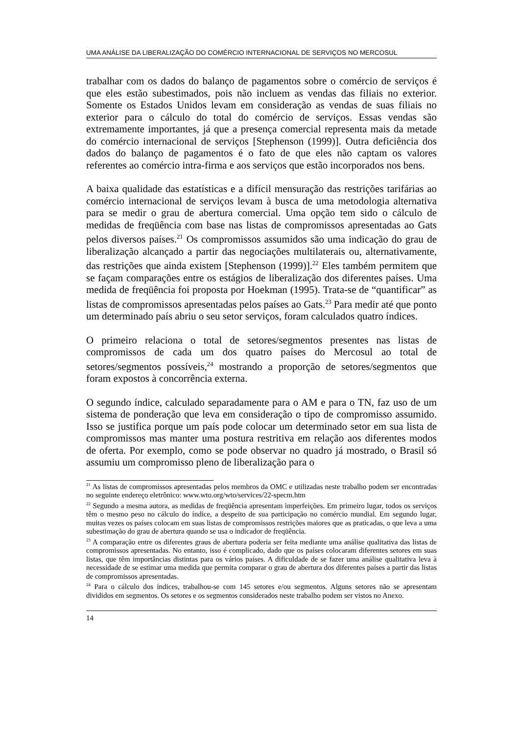UMA ANÁLISE DA LIBERALIZAÇÃO DO COMÉRCIO INTERNACIONAL DE SERVIÇOS NO MERCOSUL
trabalhar com os dados do balanço de pagamentos sobre o comércio de serviços é que eles estão subestimados, pois não incluem as vendas das filiais no exterior. Somente os Estados Unidos levam em consideração as vendas de suas filiais no exterior para o cálculo do total do comércio de serviços. Essas vendas são extremamente importantes, já que a presença comercial representa mais da metade do comércio internacional de serviços [Stephenson (1999)]. Outra deficiência dos dados do balanço de pagamentos é o fato de que eles não captam os valores referentes ao comércio intra-firma e aos serviços que estão incorporados nos bens.
A baixa qualidade das estatísticas e a difícil mensuração das restrições tarifárias ao comércio internacional de serviços levam à busca de uma metodologia alternativa para se medir o grau de abertura comercial. Uma opção tem sido o cálculo de medidas de freqüência com base nas listas de compromissos apresentadas ao Gats pelos diversos países.<sup>21</sup> Os compromissos assumidos são uma indicação do grau de liberalização alcançado a partir das negociações multilaterais ou, alternativamente, das restrições que ainda existem [Stephenson (1999)].<sup>22</sup> Eles também permitem que se façam comparações entre os estágios de liberalização dos diferentes países. Uma medida de freqüência foi proposta por Hoekman (1995). Trata-se de “quantificar” as listas de compromissos apresentadas pelos países ao Gats.<sup>23</sup> Para medir até que ponto um determinado país abriu o seu setor serviços, foram calculados quatro índices.
O primeiro relaciona o total de setores/segmentos presentes nas listas de compromissos de cada um dos quatro países do Mercosul ao total de setores/segmentos possíveis,<sup>24</sup> mostrando a proporção de setores/segmentos que foram expostos à concorrência externa.
O segundo índice, calculado separadamente para o AM e para o TN, faz uso de um sistema de ponderação que leva em consideração o tipo de compromisso assumido. Isso se justifica porque um país pode colocar um determinado setor em sua lista de compromissos mas manter uma postura restritiva em relação aos diferentes modos de oferta. Por exemplo, como se pode observar no quadro já mostrado, o Brasil só assumiu um compromisso pleno de liberalização para o
<sup>21</sup> As listas de compromissos apresentadas pelos membros da OMC e utilizadas neste trabalho podem ser encontradas no seguinte endereço eletrônico: www.wto.org/wto/services/22-specm.htm
<sup>22</sup> Segundo a mesma autora, as medidas de freqüência apresentam imperfeições. Em primeiro lugar, todos os serviços têm o mesmo peso no cálculo do índice, a despeito de sua participação no comércio mundial. Em segundo lugar, muitas vezes os países colocam em suas listas de compromissos restrições maiores que as praticadas, o que leva a uma subestimação do grau de abertura quando se usa o indicador de freqüência.
<sup>23</sup> A comparação entre os diferentes graus de abertura poderia ser feita mediante uma análise qualitativa das listas de compromissos apresentadas. No entanto, isso é complicado, dado que os países colocaram diferentes setores em suas listas, que têm importâncias distintas para os vários países. A dificuldade de se fazer uma análise qualitativa leva à necessidade de se estimar uma medida que permita comparar o grau de abertura dos diferentes países a partir das listas de compromissos apresentadas.
<sup>24</sup> Para o cálculo dos índices, trabalhou-se com 145 setores e/ou segmentos. Alguns setores não se apresentam divididos em segmentos. Os setores e os segmentos considerados neste trabalho podem ser vistos no Anexo.
14